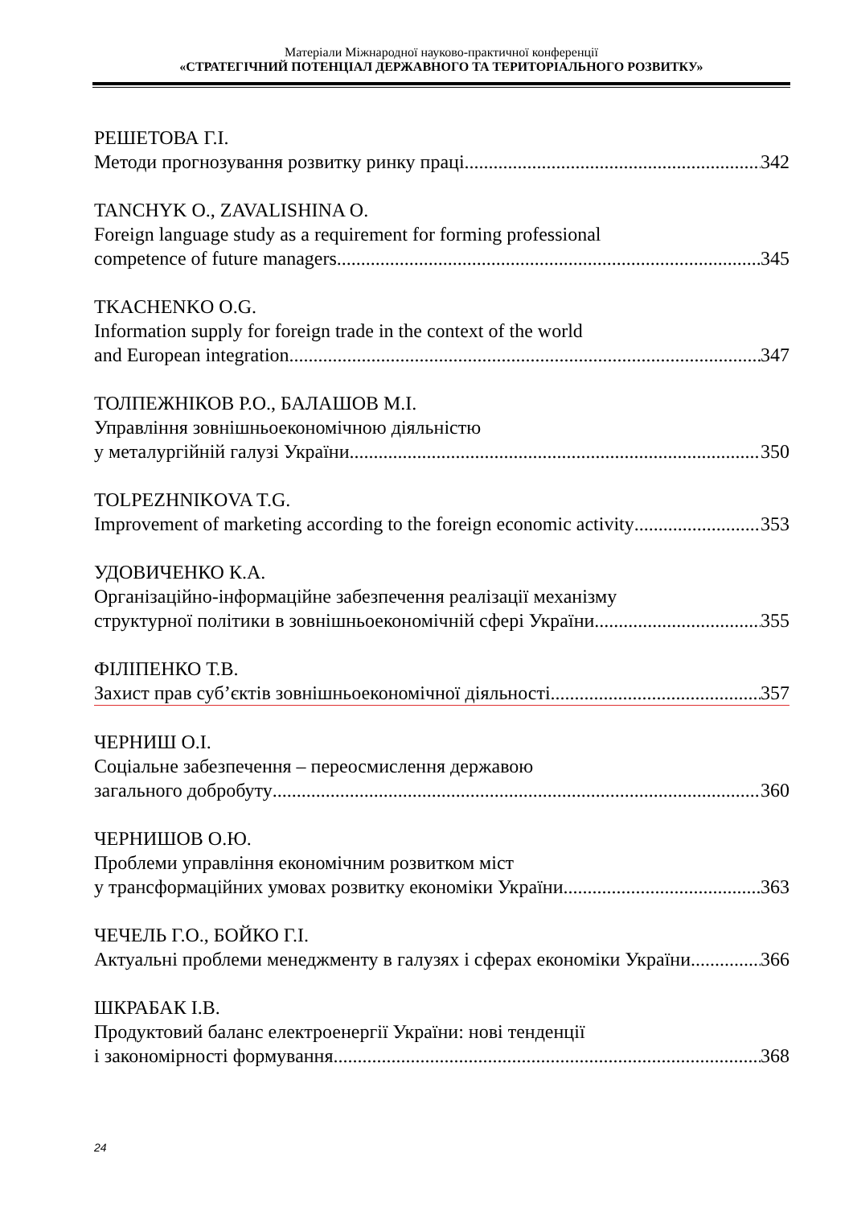Матеріали Міжнародної науково-практичної конференції
«СТРАТЕГІЧНИЙ ПОТЕНЦІАЛ ДЕРЖАВНОГО ТА ТЕРИТОРІАЛЬНОГО РОЗВИТКУ»
РЕШЕТОВА Г.І.
Методи прогнозування розвитку ринку праці 342
TANCHYK O., ZAVALISHINA O.
Foreign language study as a requirement for forming professional
competence of future managers 345
TKACHENKO O.G.
Information supply for foreign trade in the context of the world
and European integration 347
ТОЛПЕЖНІКОВ Р.О., БАЛАШОВ М.І.
Управління зовнішньоекономічною діяльністю
у металургійній галузі України 350
TOLPEZHNIKOVA T.G.
Improvement of marketing according to the foreign economic activity 353
УДОВИЧЕНКО К.А.
Організаційно-інформаційне забезпечення реалізації механізму
структурної політики в зовнішньоекономічній сфері України 355
ФІЛІПЕНКО Т.В.
Захист прав суб’єктів зовнішньоекономічної діяльності 357
ЧЕРНИШ О.І.
Соціальне забезпечення – переосмислення державою
загального добробуту 360
ЧЕРНИШОВ О.Ю.
Проблеми управління економічним розвитком міст
у трансформаційних умовах розвитку економіки України 363
ЧЕЧЕЛЬ Г.О., БОЙКО Г.І.
Актуальні проблеми менеджменту в галузях і сферах економіки України 366
ШКРАБАК І.В.
Продуктовий баланс електроенергії України: нові тенденції
і закономірності формування 368
24